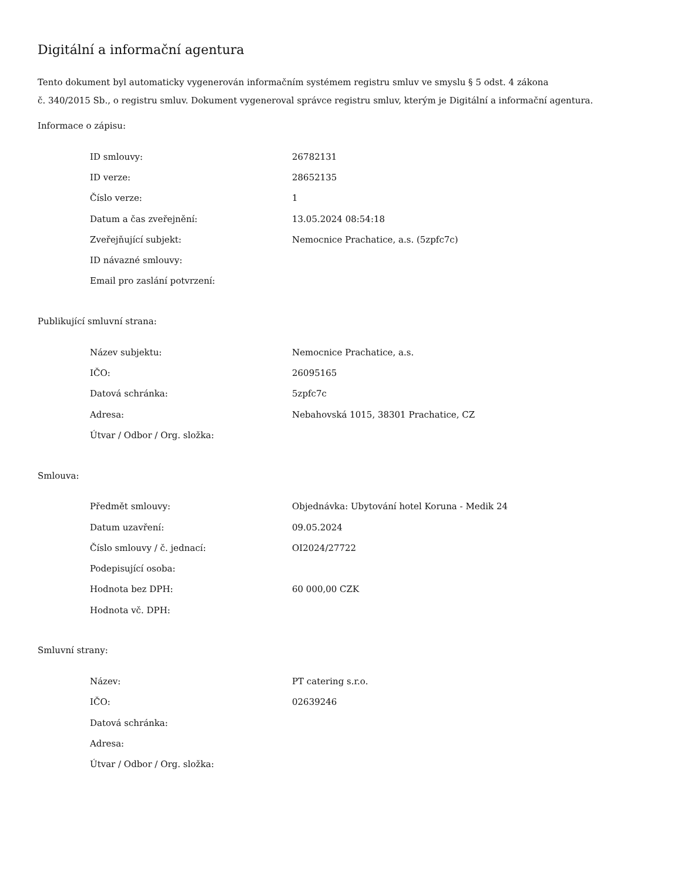Digitální a informační agentura
Tento dokument byl automaticky vygenerován informačním systémem registru smluv ve smyslu § 5 odst. 4 zákona
č. 340/2015 Sb., o registru smluv. Dokument vygeneroval správce registru smluv, kterým je Digitální a informační agentura.
Informace o zápisu:
| ID smlouvy: | 26782131 |
| ID verze: | 28652135 |
| Číslo verze: | 1 |
| Datum a čas zveřejnění: | 13.05.2024 08:54:18 |
| Zveřejňující subjekt: | Nemocnice Prachatice, a.s. (5zpfc7c) |
| ID návazné smlouvy: | |
| Email pro zaslání potvrzení: | |
Publikující smluvní strana:
| Název subjektu: | Nemocnice Prachatice, a.s. |
| IČO: | 26095165 |
| Datová schránka: | 5zpfc7c |
| Adresa: | Nebahovská 1015, 38301 Prachatice, CZ |
| Útvar / Odbor / Org. složka: | |
Smlouva:
| Předmět smlouvy: | Objednávka: Ubytování hotel Koruna - Medik 24 |
| Datum uzavření: | 09.05.2024 |
| Číslo smlouvy / č. jednací: | OI2024/27722 |
| Podepisující osoba: | |
| Hodnota bez DPH: | 60 000,00 CZK |
| Hodnota vč. DPH: | |
Smluvní strany:
| Název: | PT catering s.r.o. |
| IČO: | 02639246 |
| Datová schránka: | |
| Adresa: | |
| Útvar / Odbor / Org. složka: | |